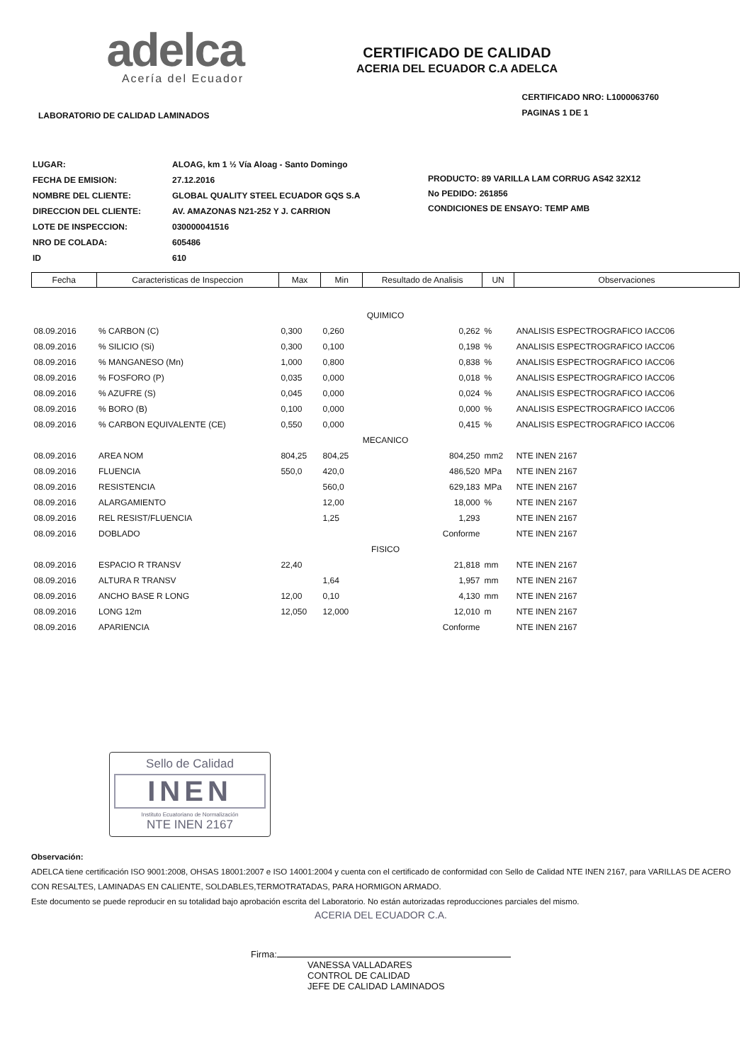adelca
Acería del Ecuador
CERTIFICADO DE CALIDAD
ACERIA DEL ECUADOR C.A ADELCA
LABORATORIO DE CALIDAD LAMINADOS
CERTIFICADO NRO: L1000063760
PAGINAS 1 DE 1
| LUGAR: | ALOAG, km 1 ½ Vía Aloag - Santo Domingo |
| FECHA DE EMISION: | 27.12.2016 |
| NOMBRE DEL CLIENTE: | GLOBAL QUALITY STEEL ECUADOR GQS S.A |
| DIRECCION DEL CLIENTE: | AV. AMAZONAS N21-252 Y J. CARRION |
| LOTE DE INSPECCION: | 030000041516 |
| NRO DE COLADA: | 605486 |
| ID | 610 |
PRODUCTO: 89 VARILLA LAM CORRUG AS42 32X12
No PEDIDO: 261856
CONDICIONES DE ENSAYO: TEMP AMB
| Fecha | Caracteristicas de Inspeccion | Max | Min | Resultado de Analisis | UN | Observaciones |
| --- | --- | --- | --- | --- | --- | --- |
| QUIMICO | | | | | | |
| 08.09.2016 | % CARBON (C) | 0,300 | 0,260 | 0,262 | % | ANALISIS ESPECTROGRAFICO IACC06 |
| 08.09.2016 | % SILICIO (Si) | 0,300 | 0,100 | 0,198 | % | ANALISIS ESPECTROGRAFICO IACC06 |
| 08.09.2016 | % MANGANESO (Mn) | 1,000 | 0,800 | 0,838 | % | ANALISIS ESPECTROGRAFICO IACC06 |
| 08.09.2016 | % FOSFORO (P) | 0,035 | 0,000 | 0,018 | % | ANALISIS ESPECTROGRAFICO IACC06 |
| 08.09.2016 | % AZUFRE (S) | 0,045 | 0,000 | 0,024 | % | ANALISIS ESPECTROGRAFICO IACC06 |
| 08.09.2016 | % BORO (B) | 0,100 | 0,000 | 0,000 | % | ANALISIS ESPECTROGRAFICO IACC06 |
| 08.09.2016 | % CARBON EQUIVALENTE (CE) | 0,550 | 0,000 | 0,415 | % | ANALISIS ESPECTROGRAFICO IACC06 |
| MECANICO | | | | | | |
| 08.09.2016 | AREA NOM | 804,25 | 804,25 | 804,250 | mm2 | NTE INEN 2167 |
| 08.09.2016 | FLUENCIA | 550,0 | 420,0 | 486,520 | MPa | NTE INEN 2167 |
| 08.09.2016 | RESISTENCIA | | 560,0 | 629,183 | MPa | NTE INEN 2167 |
| 08.09.2016 | ALARGAMIENTO | | 12,00 | 18,000 | % | NTE INEN 2167 |
| 08.09.2016 | REL RESIST/FLUENCIA | | 1,25 | 1,293 | | NTE INEN 2167 |
| 08.09.2016 | DOBLADO | | | Conforme | | NTE INEN 2167 |
| FISICO | | | | | | |
| 08.09.2016 | ESPACIO R TRANSV | 22,40 | | 21,818 | mm | NTE INEN 2167 |
| 08.09.2016 | ALTURA R TRANSV | | 1,64 | 1,957 | mm | NTE INEN 2167 |
| 08.09.2016 | ANCHO BASE R LONG | 12,00 | 0,10 | 4,130 | mm | NTE INEN 2167 |
| 08.09.2016 | LONG 12m | 12,050 | 12,000 | 12,010 | m | NTE INEN 2167 |
| 08.09.2016 | APARIENCIA | | | Conforme | | NTE INEN 2167 |
Sello de Calidad
INEN
Instituto Ecuatoriano de Normalización
NTE INEN 2167
Observación:
ADELCA tiene certificación ISO 9001:2008, OHSAS 18001:2007 e ISO 14001:2004 y cuenta con el certificado de conformidad con Sello de Calidad NTE INEN 2167, para VARILLAS DE ACERO CON RESALTES, LAMINADAS EN CALIENTE, SOLDABLES,TERMOTRATADAS, PARA HORMIGON ARMADO.
Este documento se puede reproducir en su totalidad bajo aprobación escrita del Laboratorio. No están autorizadas reproducciones parciales del mismo.
ACERIA DEL ECUADOR C.A.
Firma:
VANESSA VALLADARES
CONTROL DE CALIDAD
JEFE DE CALIDAD LAMINADOS